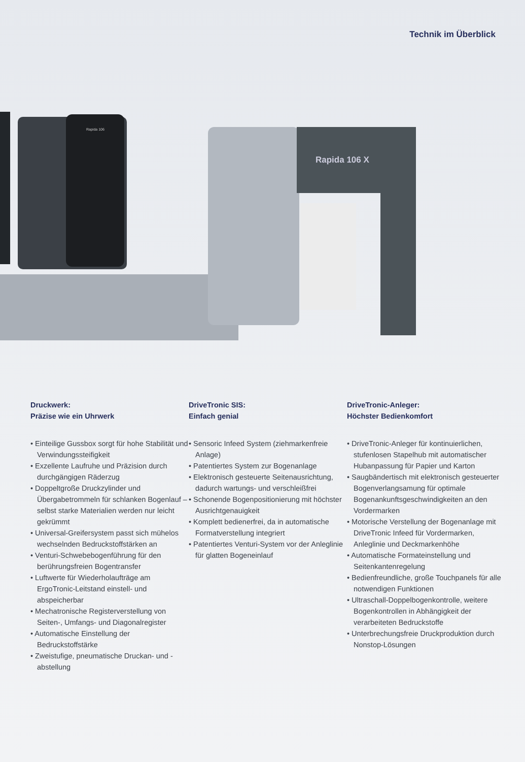Technik im Überblick
Rapida 106
Rapida 106 X
Druckwerk:
Präzise wie ein Uhrwerk
• Einteilige Gussbox sorgt für hohe Stabilität und Verwindungssteifigkeit
• Exzellente Laufruhe und Präzision durch durchgängigen Räderzug
• Doppeltgroße Druckzylinder und Übergabetrommeln für schlanken Bogenlauf – selbst starke Materialien werden nur leicht gekrümmt
• Universal-Greifersystem passt sich mühelos wechselnden Bedruckstoff­stärken an
• Venturi-Schwebebogenführung für den berührungsfreien Bogentransfer
• Luftwerte für Wiederholaufträge am ErgoTronic-Leitstand einstell- und abspeicherbar
• Mechatronische Registerver­stellung von Seiten-, Umfangs- und Diagonalregister
• Automatische Einstellung der Bedruckstoffstärke
• Zweistufige, pneumatische Druckan- und -abstellung
DriveTronic SIS:
Einfach genial
• Sensoric Infeed System (ziehmarken­freie Anlage)
• Patentiertes System zur Bogenanlage
• Elektronisch gesteuerte Seitenaus­richtung, dadurch wartungs- und verschleißfrei
• Schonende Bogenpositionierung mit höchster Ausrichtgenauigkeit
• Komplett bedienerfrei, da in automa­tische Formatverstellung integriert
• Patentiertes Venturi-System vor der Anleglinie für glatten Bogeneinlauf
DriveTronic-Anleger:
Höchster Bedienkomfort
• DriveTronic-Anleger für kontinuier­lichen, stufenlosen Stapelhub mit automatischer Hubanpassung für Papier und Karton
• Saugbändertisch mit elektronisch gesteuerter Bogenverlangsamung für optimale Bogenankunftsgeschwindig­keiten an den Vordermarken
• Motorische Verstellung der Bogen­anlage mit DriveTronic Infeed für Vordermarken, Anleglinie und Deckmarkenhöhe
• Automatische Formateinstellung und Seitenkantenregelung
• Bedienfreundliche, große Touch­panels für alle notwendigen Funktionen
• Ultraschall-Doppelbogenkontrolle, weitere Bogenkontrollen in Abhängigkeit der verarbeiteten Bedruckstoffe
• Unterbrechungsfreie Druckpro­duktion durch Nonstop-Lösungen